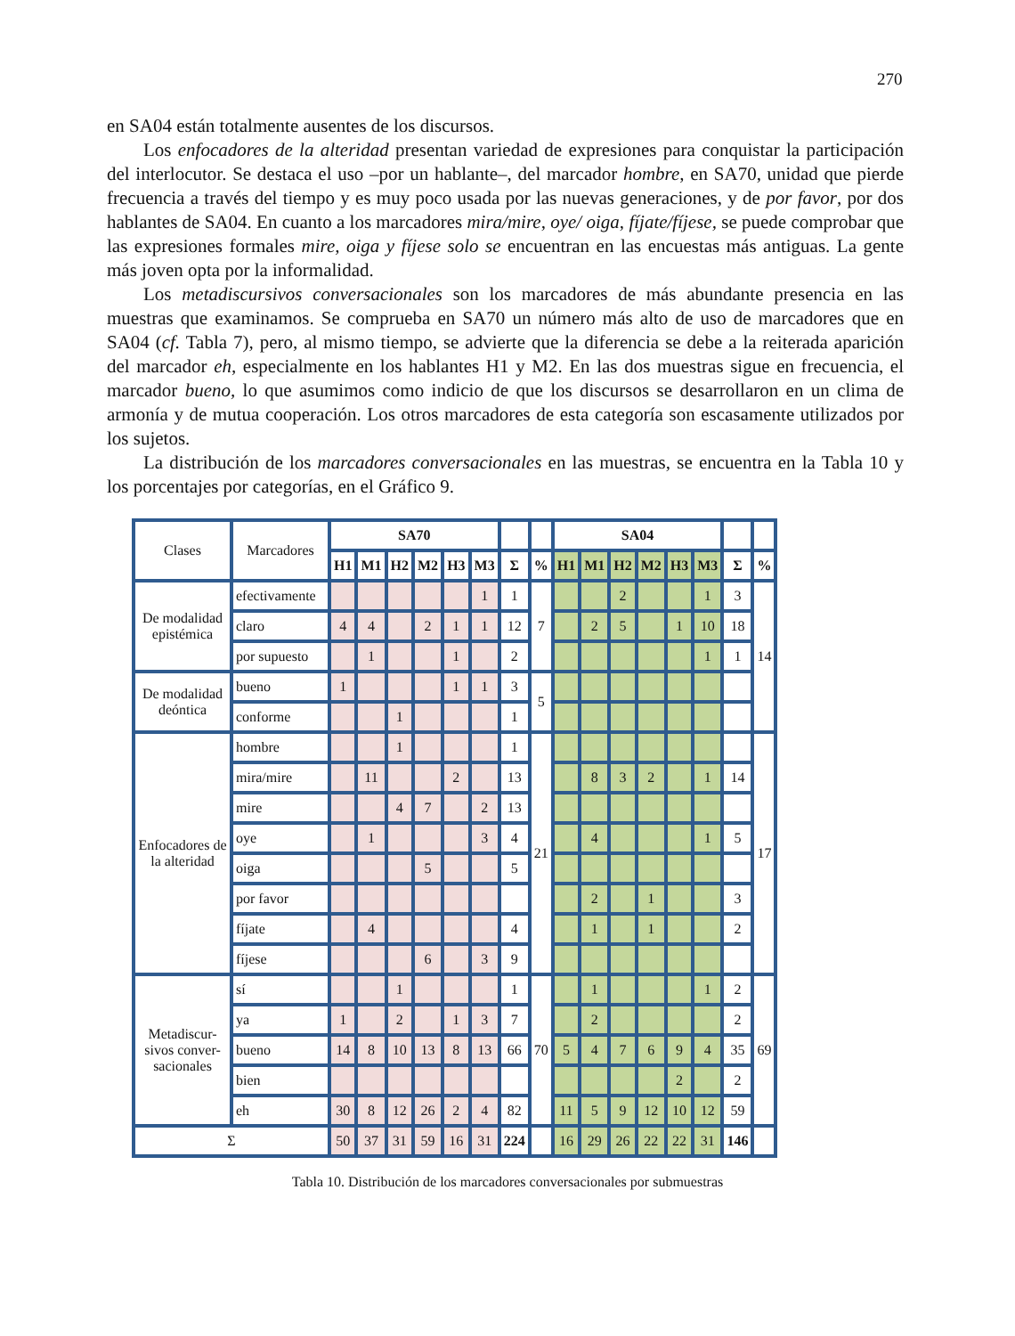270
en SA04 están totalmente ausentes de los discursos.
Los enfocadores de la alteridad presentan variedad de expresiones para conquistar la participación del interlocutor. Se destaca el uso –por un hablante–, del marcador hombre, en SA70, unidad que pierde frecuencia a través del tiempo y es muy poco usada por las nuevas generaciones, y de por favor, por dos hablantes de SA04. En cuanto a los marcadores mira/mire, oye/ oiga, fíjate/fíjese, se puede comprobar que las expresiones formales mire, oiga y fíjese solo se encuentran en las encuestas más antiguas. La gente más joven opta por la informalidad.
Los metadiscursivos conversacionales son los marcadores de más abundante presencia en las muestras que examinamos. Se comprueba en SA70 un número más alto de uso de marcadores que en SA04 (cf. Tabla 7), pero, al mismo tiempo, se advierte que la diferencia se debe a la reiterada aparición del marcador eh, especialmente en los hablantes H1 y M2. En las dos muestras sigue en frecuencia, el marcador bueno, lo que asumimos como indicio de que los discursos se desarrollaron en un clima de armonía y de mutua cooperación. Los otros marcadores de esta categoría son escasamente utilizados por los sujetos.
La distribución de los marcadores conversacionales en las muestras, se encuentra en la Tabla 10 y los porcentajes por categorías, en el Gráfico 9.
| Clases | Marcadores | SA70 | | | | | | | | SA04 | | | | | | | |
| | | H1 | M1 | H2 | M2 | H3 | M3 | Σ | % | H1 | M1 | H2 | M2 | H3 | M3 | Σ | % |
| De modalidad epistémica | efectivamente | | | | | | 1 | 1 | 7 | | | 2 | | | 1 | 3 | 14 |
| | claro | 4 | 4 | | 2 | 1 | 1 | 12 | | | 2 | 5 | | 1 | 10 | 18 | |
| | por supuesto | | 1 | | | 1 | | 2 | | | | | | | 1 | 1 | |
| De modalidad deóntica | bueno | 1 | | | | 1 | 1 | 3 | 5 | | | | | | | | |
| | conforme | | | 1 | | | | 1 | | | | | | | | | |
| Enfocadores de la alteridad | hombre | | | 1 | | | | 1 | 21 | | | | | | | | 17 |
| | mira/mire | | 11 | | | 2 | | 13 | | | 8 | 3 | 2 | | 1 | 14 | |
| | mire | | | 4 | 7 | | 2 | 13 | | | | | | | | | |
| | oye | | 1 | | | | 3 | 4 | | | 4 | | | | 1 | 5 | |
| | oiga | | | | 5 | | | 5 | | | | | | | | | |
| | por favor | | | | | | | | | | 2 | | 1 | | | 3 | |
| | fíjate | | 4 | | | | | 4 | | | 1 | | 1 | | | 2 | |
| | fíjese | | | | 6 | | 3 | 9 | | | | | | | | | |
| Metadiscur-sivos conver-sacionales | sí | | | 1 | | | | 1 | 70 | | 1 | | | | 1 | 2 | 69 |
| | ya | 1 | | 2 | | 1 | 3 | 7 | | | 2 | | | | | 2 | |
| | bueno | 14 | 8 | 10 | 13 | 8 | 13 | 66 | | 5 | 4 | 7 | 6 | 9 | 4 | 35 | |
| | bien | | | | | | | | | | | | | 2 | | 2 | |
| | eh | 30 | 8 | 12 | 26 | 2 | 4 | 82 | | 11 | 5 | 9 | 12 | 10 | 12 | 59 | |
| Σ | | 50 | 37 | 31 | 59 | 16 | 31 | 224 | | 16 | 29 | 26 | 22 | 22 | 31 | 146 | |
Tabla 10. Distribución de los marcadores conversacionales por submuestras